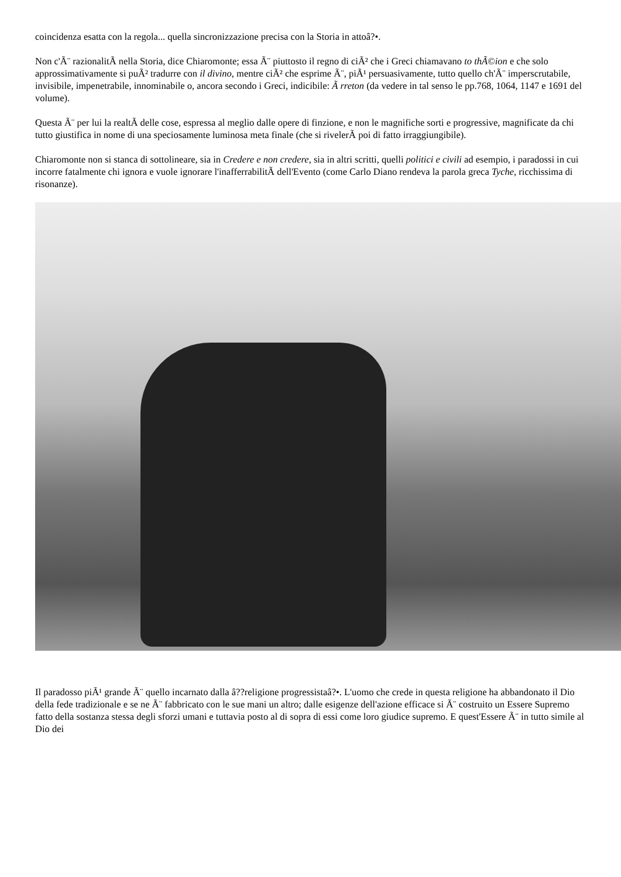coincidenza esatta con la regola... quella sincronizzazione precisa con la Storia in attoâ?•.
Non c'Ã¨ razionalitÃ nella Storia, dice Chiaromonte; essa Ã¨ piuttosto il regno di ciÃ² che i Greci chiamavano to thÃ©ion e che solo approssimativamente si puÃ² tradurre con il divino, mentre ciÃ² che esprime Ã¨, piÃ¹ persuasivamente, tutto quello ch'Ã¨ imperscrutabile, invisibile, impenetrabile, innominabile o, ancora secondo i Greci, indicibile: Ã rreton (da vedere in tal senso le pp.768, 1064, 1147 e 1691 del volume).
Questa Ã¨ per lui la realtÃ delle cose, espressa al meglio dalle opere di finzione, e non le magnifiche sorti e progressive, magnificate da chi tutto giustifica in nome di una speciosamente luminosa meta finale (che si rivelerÃ poi di fatto irraggiungibile).
Chiaromonte non si stanca di sottolineare, sia in Credere e non credere, sia in altri scritti, quelli politici e civili ad esempio, i paradossi in cui incorre fatalmente chi ignora e vuole ignorare l'inafferrabilitÃ dell'Evento (come Carlo Diano rendeva la parola greca Tyche, ricchissima di risonanze).
Il paradosso piÃ¹ grande Ã¨ quello incarnato dalla â??religione progressistaâ?•. L'uomo che crede in questa religione ha abbandonato il Dio della fede tradizionale e se ne Ã¨ fabbricato con le sue mani un altro; dalle esigenze dell'azione efficace si Ã¨ costruito un Essere Supremo fatto della sostanza stessa degli sforzi umani e tuttavia posto al di sopra di essi come loro giudice supremo. E quest'Essere Ã¨ in tutto simile al Dio dei